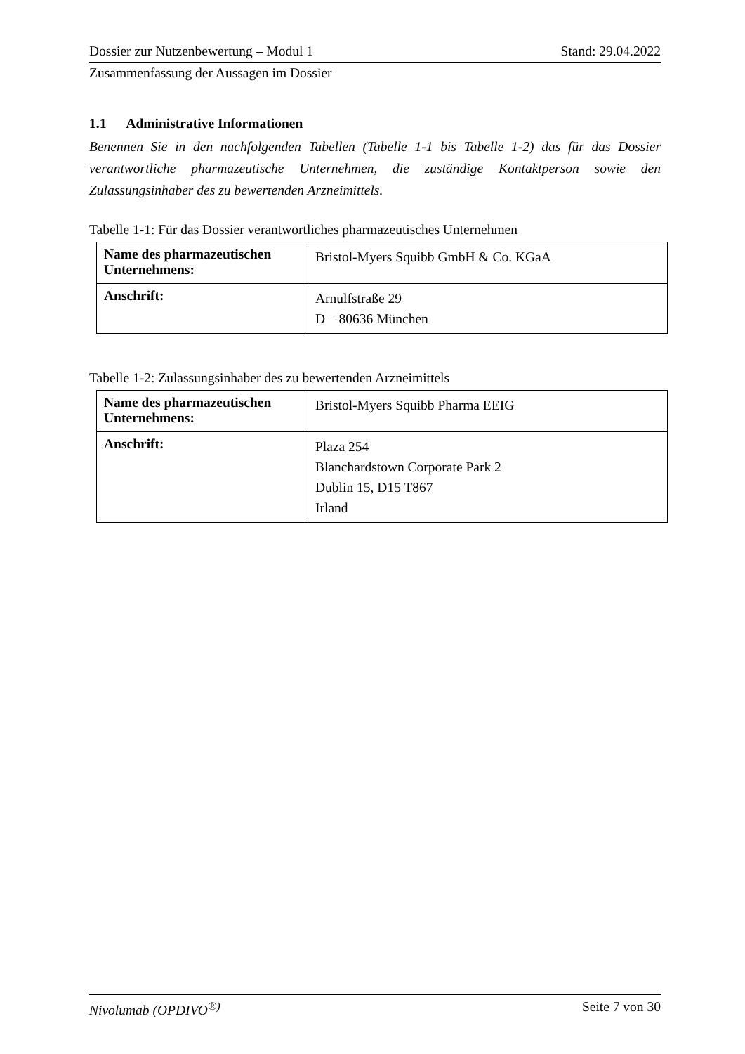Dossier zur Nutzenbewertung – Modul 1 Stand: 29.04.2022
Zusammenfassung der Aussagen im Dossier
1.1 Administrative Informationen
Benennen Sie in den nachfolgenden Tabellen (Tabelle 1-1 bis Tabelle 1-2) das für das Dossier verantwortliche pharmazeutische Unternehmen, die zuständige Kontaktperson sowie den Zulassungsinhaber des zu bewertenden Arzneimittels.
Tabelle 1-1: Für das Dossier verantwortliches pharmazeutisches Unternehmen
| Name des pharmazeutischen Unternehmens: | Bristol-Myers Squibb GmbH & Co. KGaA |
| Anschrift: | Arnulfstraße 29 D – 80636 München |
Tabelle 1-2: Zulassungsinhaber des zu bewertenden Arzneimittels
| Name des pharmazeutischen Unternehmens: | Bristol-Myers Squibb Pharma EEIG |
| Anschrift: | Plaza 254 Blanchardstown Corporate Park 2 Dublin 15, D15 T867 Irland |
Nivolumab (OPDIVO<sup>®)</sup> Seite 7 von 30